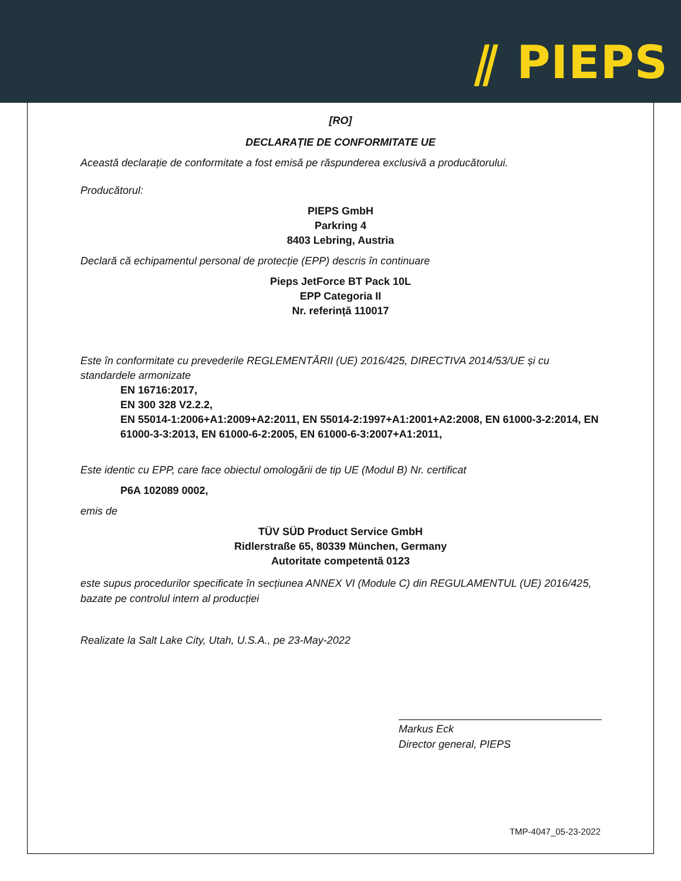⫽ PIEPS
[RO]
DECLARAȚIE DE CONFORMITATE UE
Această declarație de conformitate a fost emisă pe răspunderea exclusivă a producătorului.
Producătorul:
PIEPS GmbH
Parkring 4
8403 Lebring, Austria
Declară că echipamentul personal de protecție (EPP) descris în continuare
Pieps JetForce BT Pack 10L
EPP Categoria II
Nr. referință 110017
Este în conformitate cu prevederile REGLEMENTĂRII (UE) 2016/425, DIRECTIVA 2014/53/UE și cu standardele armonizate
EN 16716:2017,
EN 300 328 V2.2.2,
EN 55014-1:2006+A1:2009+A2:2011, EN 55014-2:1997+A1:2001+A2:2008, EN 61000-3-2:2014, EN 61000-3-3:2013, EN 61000-6-2:2005, EN 61000-6-3:2007+A1:2011,
Este identic cu EPP, care face obiectul omologării de tip UE (Modul B) Nr. certificat
P6A 102089 0002,
emis de
TÜV SÜD Product Service GmbH
Ridlerstraße 65, 80339 München, Germany
Autoritate competentă 0123
este supus procedurilor specificate în secțiunea ANNEX VI (Module C) din REGULAMENTUL (UE) 2016/425, bazate pe controlul intern al producției
Realizate la Salt Lake City, Utah, U.S.A., pe 23-May-2022
Markus Eck
Director general, PIEPS
TMP-4047_05-23-2022